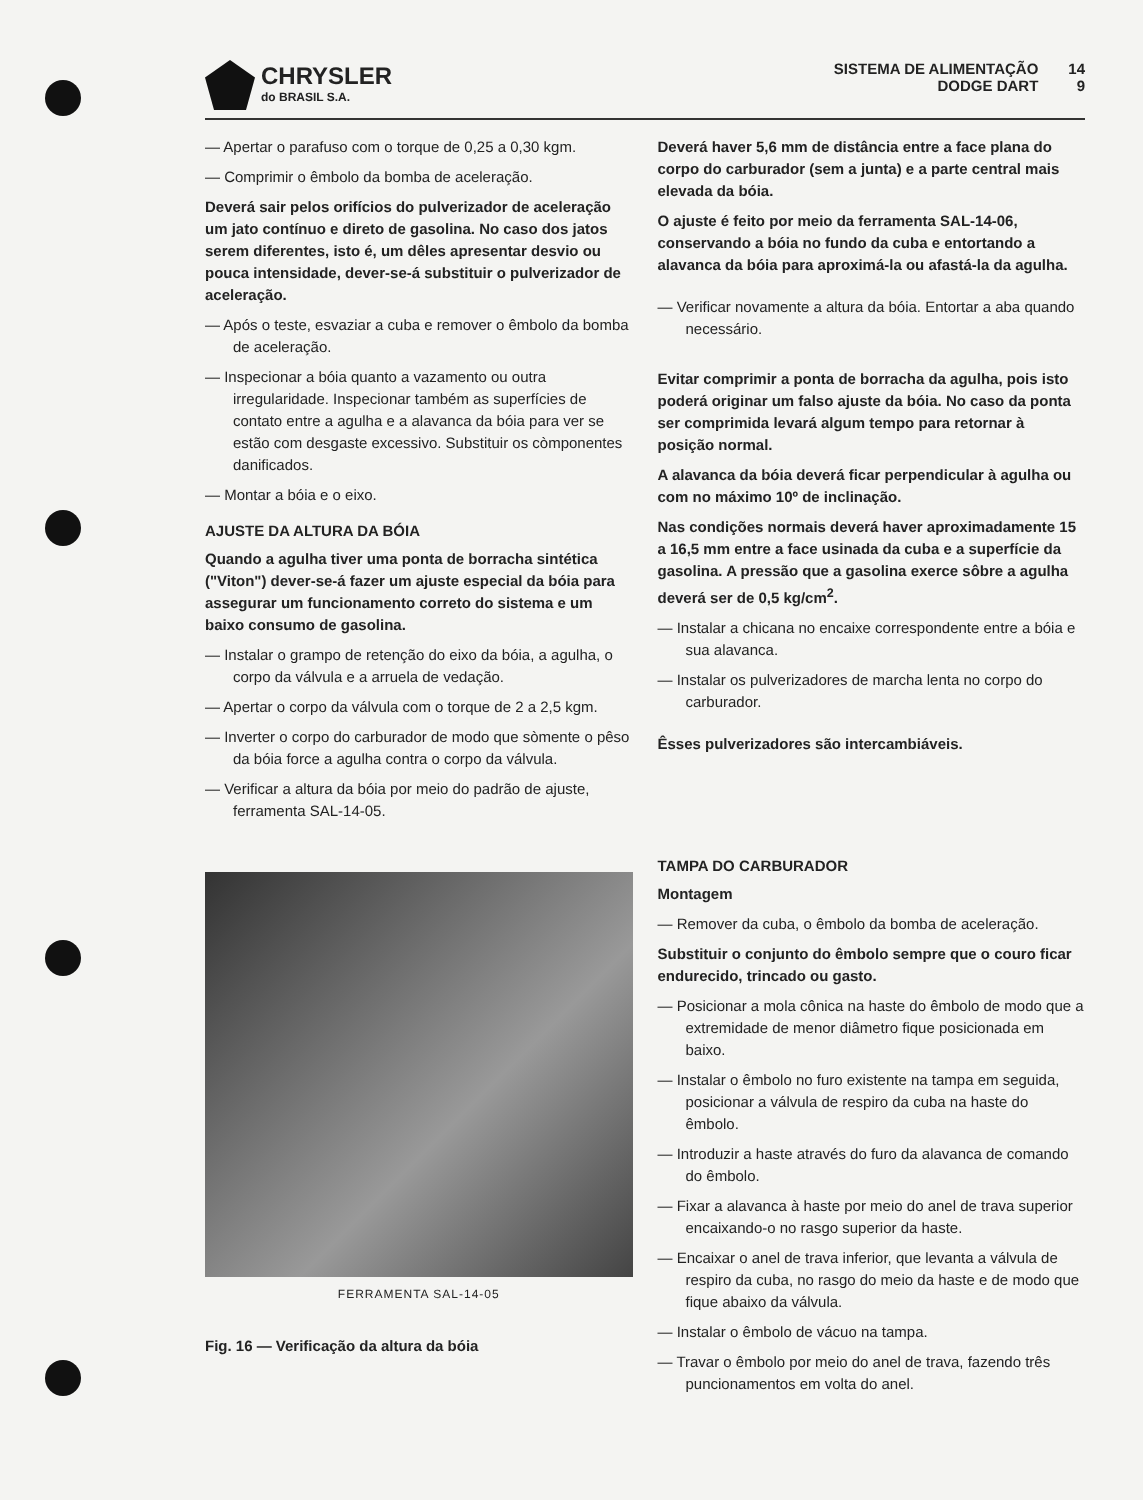CHRYSLER
do BRASIL S.A.
SISTEMA DE ALIMENTAÇÃO
DODGE DART
14
9
— Apertar o parafuso com o torque de 0,25 a 0,30 kgm.
— Comprimir o êmbolo da bomba de aceleração.
Deverá sair pelos orifícios do pulverizador de aceleração um jato contínuo e direto de gasolina. No caso dos jatos serem diferentes, isto é, um dêles apresentar desvio ou pouca intensidade, dever-se-á substituir o pulverizador de aceleração.
— Após o teste, esvaziar a cuba e remover o êmbolo da bomba de aceleração.
— Inspecionar a bóia quanto a vazamento ou outra irregularidade. Inspecionar também as superfícies de contato entre a agulha e a alavanca da bóia para ver se estão com desgaste excessivo. Substituir os còmponentes danificados.
— Montar a bóia e o eixo.
AJUSTE DA ALTURA DA BÓIA
Quando a agulha tiver uma ponta de borracha sintética ("Viton") dever-se-á fazer um ajuste especial da bóia para assegurar um funcionamento correto do sistema e um baixo consumo de gasolina.
— Instalar o grampo de retenção do eixo da bóia, a agulha, o corpo da válvula e a arruela de vedação.
— Apertar o corpo da válvula com o torque de 2 a 2,5 kgm.
— Inverter o corpo do carburador de modo que sòmente o pêso da bóia force a agulha contra o corpo da válvula.
— Verificar a altura da bóia por meio do padrão de ajuste, ferramenta SAL-14-05.
FERRAMENTA SAL-14-05
Fig. 16 — Verificação da altura da bóia
Deverá haver 5,6 mm de distância entre a face plana do corpo do carburador (sem a junta) e a parte central mais elevada da bóia.
O ajuste é feito por meio da ferramenta SAL-14-06, conservando a bóia no fundo da cuba e entortando a alavanca da bóia para aproximá-la ou afastá-la da agulha.
— Verificar novamente a altura da bóia. Entortar a aba quando necessário.
Evitar comprimir a ponta de borracha da agulha, pois isto poderá originar um falso ajuste da bóia. No caso da ponta ser comprimida levará algum tempo para retornar à posição normal.
A alavanca da bóia deverá ficar perpendicular à agulha ou com no máximo 10º de inclinação.
Nas condições normais deverá haver aproximadamente 15 a 16,5 mm entre a face usinada da cuba e a superfície da gasolina. A pressão que a gasolina exerce sôbre a agulha deverá ser de 0,5 kg/cm<sup>2</sup>.
— Instalar a chicana no encaixe correspondente entre a bóia e sua alavanca.
— Instalar os pulverizadores de marcha lenta no corpo do carburador.
Êsses pulverizadores são intercambiáveis.
TAMPA DO CARBURADOR
Montagem
— Remover da cuba, o êmbolo da bomba de aceleração.
Substituir o conjunto do êmbolo sempre que o couro ficar endurecido, trincado ou gasto.
— Posicionar a mola cônica na haste do êmbolo de modo que a extremidade de menor diâmetro fique posicionada em baixo.
— Instalar o êmbolo no furo existente na tampa em seguida, posicionar a válvula de respiro da cuba na haste do êmbolo.
— Introduzir a haste através do furo da alavanca de comando do êmbolo.
— Fixar a alavanca à haste por meio do anel de trava superior encaixando-o no rasgo superior da haste.
— Encaixar o anel de trava inferior, que levanta a válvula de respiro da cuba, no rasgo do meio da haste e de modo que fique abaixo da válvula.
— Instalar o êmbolo de vácuo na tampa.
— Travar o êmbolo por meio do anel de trava, fazendo três puncionamentos em volta do anel.